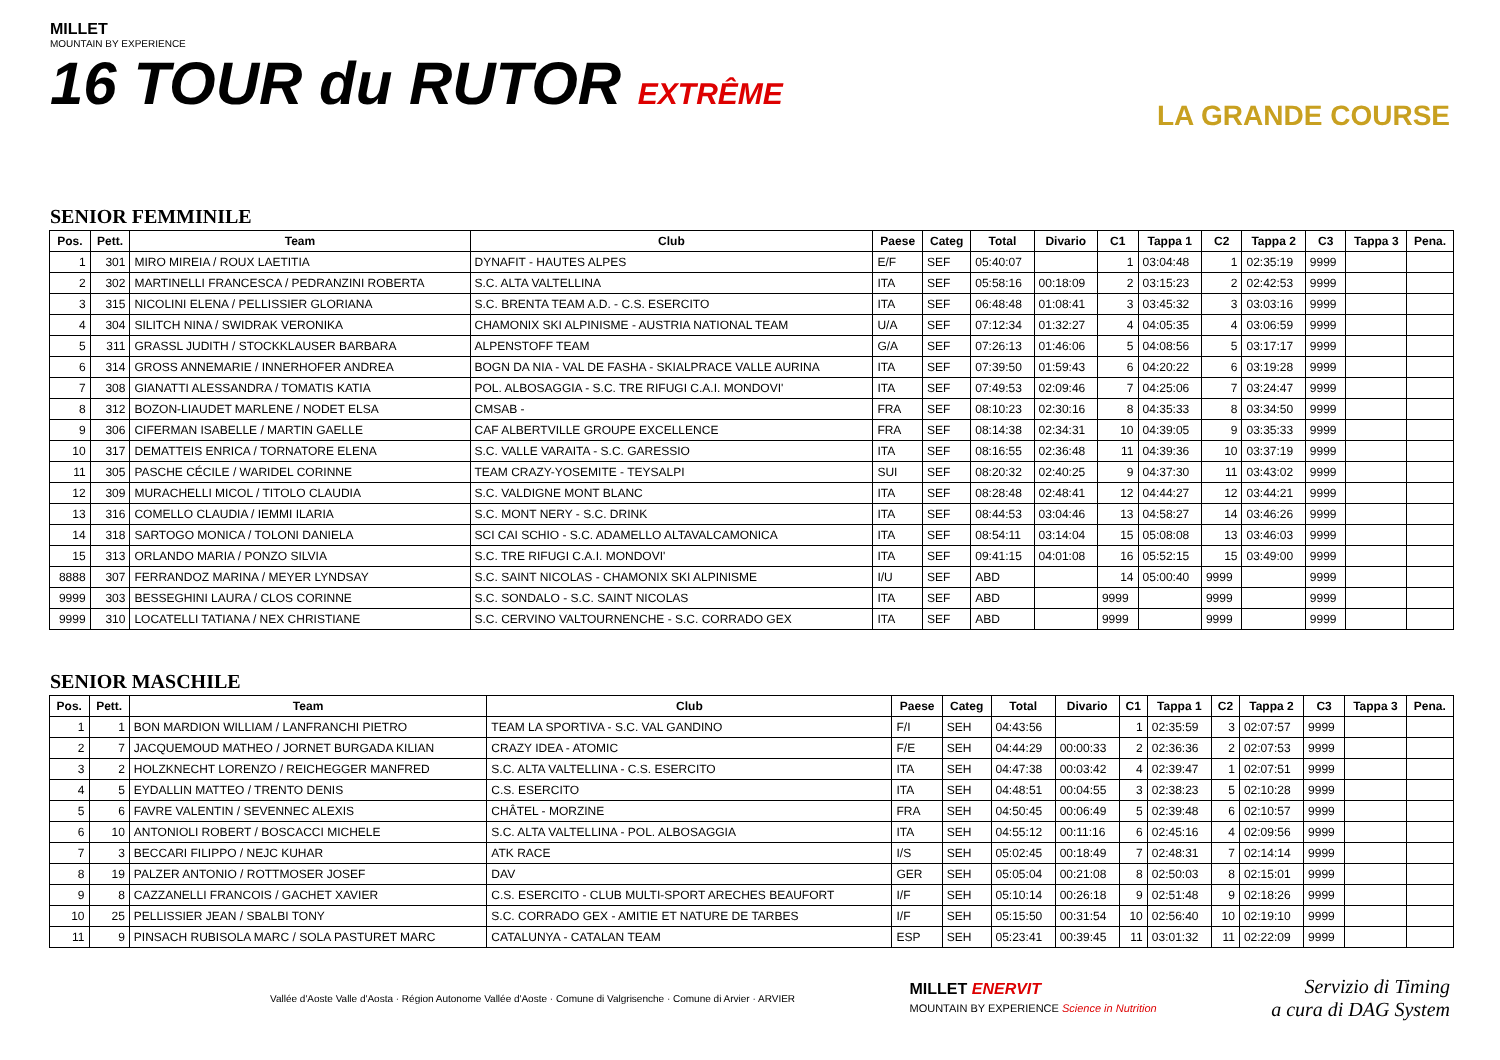MILLET
MOUNTAIN BY EXPERIENCE
16 TOUR du RUTOR EXTRÊME
LA GRANDE COURSE
SENIOR FEMMINILE
| Pos. | Pett. | Team | Club | Paese | Categ | Total | Divario | C1 | Tappa 1 | C2 | Tappa 2 | C3 | Tappa 3 | Pena. |
| --- | --- | --- | --- | --- | --- | --- | --- | --- | --- | --- | --- | --- | --- | --- |
| 1 | 301 | MIRO MIREIA / ROUX LAETITIA | DYNAFIT - HAUTES ALPES | E/F | SEF | 05:40:07 | | 1 | 03:04:48 | 1 | 02:35:19 | 9999 | | |
| 2 | 302 | MARTINELLI FRANCESCA / PEDRANZINI ROBERTA | S.C. ALTA VALTELLINA | ITA | SEF | 05:58:16 | 00:18:09 | 2 | 03:15:23 | 2 | 02:42:53 | 9999 | | |
| 3 | 315 | NICOLINI ELENA / PELLISSIER GLORIANA | S.C. BRENTA TEAM A.D. - C.S. ESERCITO | ITA | SEF | 06:48:48 | 01:08:41 | 3 | 03:45:32 | 3 | 03:03:16 | 9999 | | |
| 4 | 304 | SILITCH NINA / SWIDRAK VERONIKA | CHAMONIX SKI ALPINISME - AUSTRIA NATIONAL TEAM | U/A | SEF | 07:12:34 | 01:32:27 | 4 | 04:05:35 | 4 | 03:06:59 | 9999 | | |
| 5 | 311 | GRASSL JUDITH / STOCKKLAUSER BARBARA | ALPENSTOFF TEAM | G/A | SEF | 07:26:13 | 01:46:06 | 5 | 04:08:56 | 5 | 03:17:17 | 9999 | | |
| 6 | 314 | GROSS ANNEMARIE / INNERHOFER ANDREA | BOGN DA NIA - VAL DE FASHA - SKIALPRACE VALLE AURINA | ITA | SEF | 07:39:50 | 01:59:43 | 6 | 04:20:22 | 6 | 03:19:28 | 9999 | | |
| 7 | 308 | GIANATTI ALESSANDRA / TOMATIS KATIA | POL. ALBOSAGGIA - S.C. TRE RIFUGI C.A.I. MONDOVI' | ITA | SEF | 07:49:53 | 02:09:46 | 7 | 04:25:06 | 7 | 03:24:47 | 9999 | | |
| 8 | 312 | BOZON-LIAUDET MARLENE / NODET ELSA | CMSAB - | FRA | SEF | 08:10:23 | 02:30:16 | 8 | 04:35:33 | 8 | 03:34:50 | 9999 | | |
| 9 | 306 | CIFERMAN ISABELLE / MARTIN GAELLE | CAF ALBERTVILLE GROUPE EXCELLENCE | FRA | SEF | 08:14:38 | 02:34:31 | 10 | 04:39:05 | 9 | 03:35:33 | 9999 | | |
| 10 | 317 | DEMATTEIS ENRICA / TORNATORE ELENA | S.C. VALLE VARAITA - S.C. GARESSIO | ITA | SEF | 08:16:55 | 02:36:48 | 11 | 04:39:36 | 10 | 03:37:19 | 9999 | | |
| 11 | 305 | PASCHE CÉCILE / WARIDEL CORINNE | TEAM CRAZY-YOSEMITE - TEYSALPI | SUI | SEF | 08:20:32 | 02:40:25 | 9 | 04:37:30 | 11 | 03:43:02 | 9999 | | |
| 12 | 309 | MURACHELLI MICOL / TITOLO CLAUDIA | S.C. VALDIGNE MONT BLANC | ITA | SEF | 08:28:48 | 02:48:41 | 12 | 04:44:27 | 12 | 03:44:21 | 9999 | | |
| 13 | 316 | COMELLO CLAUDIA / IEMMI ILARIA | S.C. MONT NERY - S.C. DRINK | ITA | SEF | 08:44:53 | 03:04:46 | 13 | 04:58:27 | 14 | 03:46:26 | 9999 | | |
| 14 | 318 | SARTOGO MONICA / TOLONI DANIELA | SCI CAI SCHIO - S.C. ADAMELLO ALTAVALCAMONICA | ITA | SEF | 08:54:11 | 03:14:04 | 15 | 05:08:08 | 13 | 03:46:03 | 9999 | | |
| 15 | 313 | ORLANDO MARIA / PONZO SILVIA | S.C. TRE RIFUGI C.A.I. MONDOVI' | ITA | SEF | 09:41:15 | 04:01:08 | 16 | 05:52:15 | 15 | 03:49:00 | 9999 | | |
| 8888 | 307 | FERRANDOZ MARINA / MEYER LYNDSAY | S.C. SAINT NICOLAS - CHAMONIX SKI ALPINISME | I/U | SEF | ABD | | 14 | 05:00:40 | 9999 | | 9999 | | |
| 9999 | 303 | BESSEGHINI LAURA / CLOS CORINNE | S.C. SONDALO - S.C. SAINT NICOLAS | ITA | SEF | ABD | | 9999 | | 9999 | | 9999 | | |
| 9999 | 310 | LOCATELLI TATIANA / NEX CHRISTIANE | S.C. CERVINO VALTOURNENCHE - S.C. CORRADO GEX | ITA | SEF | ABD | | 9999 | | 9999 | | 9999 | | |
SENIOR MASCHILE
| Pos. | Pett. | Team | Club | Paese | Categ | Total | Divario | C1 | Tappa 1 | C2 | Tappa 2 | C3 | Tappa 3 | Pena. |
| --- | --- | --- | --- | --- | --- | --- | --- | --- | --- | --- | --- | --- | --- | --- |
| 1 | 1 | BON MARDION WILLIAM / LANFRANCHI PIETRO | TEAM LA SPORTIVA - S.C. VAL GANDINO | F/I | SEH | 04:43:56 | | 1 | 02:35:59 | 3 | 02:07:57 | 9999 | | |
| 2 | 7 | JACQUEMOUD MATHEO / JORNET BURGADA KILIAN | CRAZY IDEA - ATOMIC | F/E | SEH | 04:44:29 | 00:00:33 | 2 | 02:36:36 | 2 | 02:07:53 | 9999 | | |
| 3 | 2 | HOLZKNECHT LORENZO / REICHEGGER MANFRED | S.C. ALTA VALTELLINA - C.S. ESERCITO | ITA | SEH | 04:47:38 | 00:03:42 | 4 | 02:39:47 | 1 | 02:07:51 | 9999 | | |
| 4 | 5 | EYDALLIN MATTEO / TRENTO DENIS | C.S. ESERCITO | ITA | SEH | 04:48:51 | 00:04:55 | 3 | 02:38:23 | 5 | 02:10:28 | 9999 | | |
| 5 | 6 | FAVRE VALENTIN / SEVENNEC ALEXIS | CHÂTEL - MORZINE | FRA | SEH | 04:50:45 | 00:06:49 | 5 | 02:39:48 | 6 | 02:10:57 | 9999 | | |
| 6 | 10 | ANTONIOLI ROBERT / BOSCACCI MICHELE | S.C. ALTA VALTELLINA - POL. ALBOSAGGIA | ITA | SEH | 04:55:12 | 00:11:16 | 6 | 02:45:16 | 4 | 02:09:56 | 9999 | | |
| 7 | 3 | BECCARI FILIPPO / NEJC KUHAR | ATK RACE | I/S | SEH | 05:02:45 | 00:18:49 | 7 | 02:48:31 | 7 | 02:14:14 | 9999 | | |
| 8 | 19 | PALZER ANTONIO / ROTTMOSER JOSEF | DAV | GER | SEH | 05:05:04 | 00:21:08 | 8 | 02:50:03 | 8 | 02:15:01 | 9999 | | |
| 9 | 8 | CAZZANELLI FRANCOIS / GACHET XAVIER | C.S. ESERCITO - CLUB MULTI-SPORT ARECHES BEAUFORT | I/F | SEH | 05:10:14 | 00:26:18 | 9 | 02:51:48 | 9 | 02:18:26 | 9999 | | |
| 10 | 25 | PELLISSIER JEAN / SBALBI TONY | S.C. CORRADO GEX - AMITIE ET NATURE DE TARBES | I/F | SEH | 05:15:50 | 00:31:54 | 10 | 02:56:40 | 10 | 02:19:10 | 9999 | | |
| 11 | 9 | PINSACH RUBISOLA MARC / SOLA PASTURET MARC | CATALUNYA - CATALAN TEAM | ESP | SEH | 05:23:41 | 00:39:45 | 11 | 03:01:32 | 11 | 02:22:09 | 9999 | | |
Vallée d'Aoste Valle d'Aosta · Région Autonome Vallée d'Aoste · Comune di Valgrisenche · Comune di Arvier · ARVIER
MILLET ENERVIT
MOUNTAIN BY EXPERIENCE Science in Nutrition
Servizio di Timing
a cura di DAG System